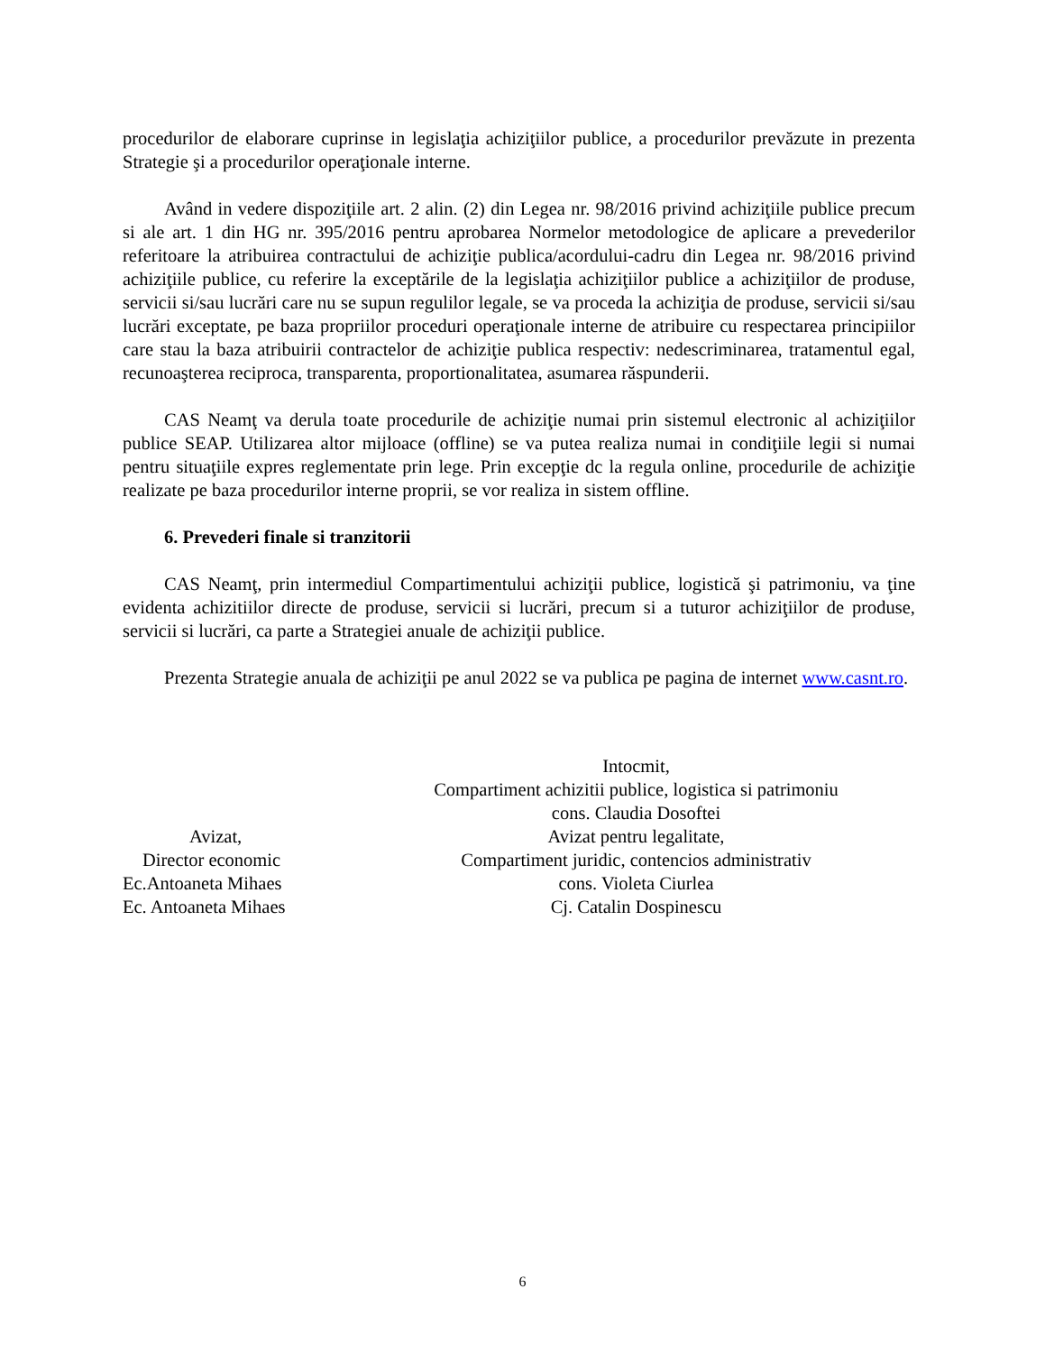procedurilor de elaborare cuprinse in legislaţia achiziţiilor publice, a procedurilor prevăzute in prezenta Strategie şi a procedurilor operaţionale interne.
Având in vedere dispoziţiile art. 2 alin. (2) din Legea nr. 98/2016 privind achiziţiile publice precum si ale art. 1 din HG nr. 395/2016 pentru aprobarea Normelor metodologice de aplicare a prevederilor referitoare la atribuirea contractului de achiziţie publica/acordului-cadru din Legea nr. 98/2016 privind achiziţiile publice, cu referire la exceptările de la legislaţia achiziţiilor publice a achiziţiilor de produse, servicii si/sau lucrări care nu se supun regulilor legale, se va proceda la achiziţia de produse, servicii si/sau lucrări exceptate, pe baza propriilor proceduri operaţionale interne de atribuire cu respectarea principiilor care stau la baza atribuirii contractelor de achiziţie publica respectiv: nedescriminarea, tratamentul egal, recunoaşterea reciproca, transparenta, proportionalitatea, asumarea răspunderii.
CAS Neamţ va derula toate procedurile de achiziţie numai prin sistemul electronic al achiziţiilor publice SEAP. Utilizarea altor mijloace (offline) se va putea realiza numai in condiţiile legii si numai pentru situaţiile expres reglementate prin lege. Prin excepţie dc la regula online, procedurile de achiziţie realizate pe baza procedurilor interne proprii, se vor realiza in sistem offline.
6. Prevederi finale si tranzitorii
CAS Neamţ, prin intermediul Compartimentului achiziţii publice, logistică şi patrimoniu, va ţine evidenta achizitiilor directe de produse, servicii si lucrări, precum si a tuturor achiziţiilor de produse, servicii si lucrări, ca parte a Strategiei anuale de achiziţii publice.
Prezenta Strategie anuala de achiziţii pe anul 2022 se va publica pe pagina de internet www.casnt.ro.
Avizat,
Director economic
Ec.Antoaneta Mihaes
Ec. Antoaneta Mihaes
Intocmit,
Compartiment achizitii publice, logistica si patrimoniu
cons. Claudia Dosoftei
Avizat pentru legalitate,
Compartiment juridic, contencios administrativ
cons. Violeta Ciurlea
Cj. Catalin Dospinescu
6